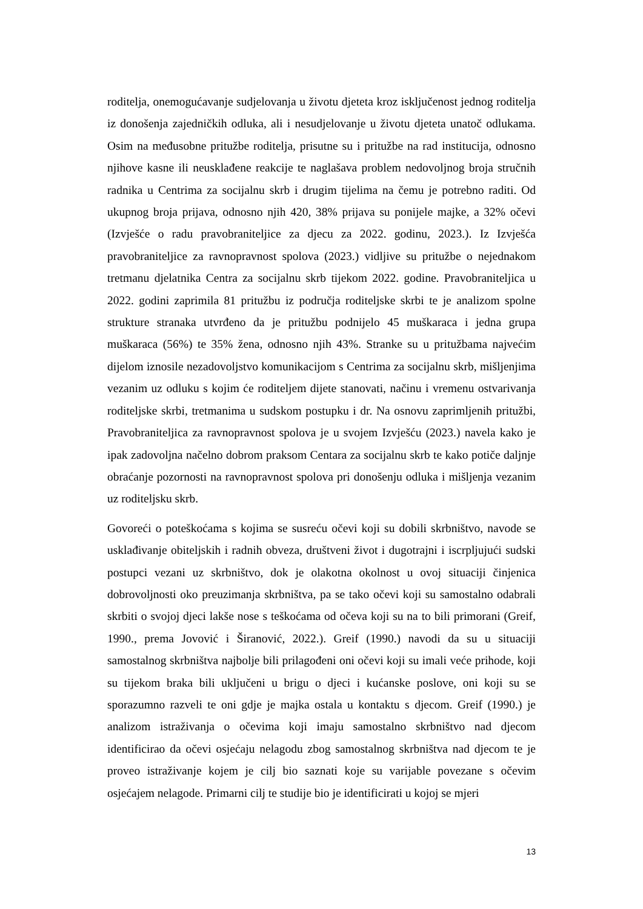roditelja, onemogućavanje sudjelovanja u životu djeteta kroz isključenost jednog roditelja iz donošenja zajedničkih odluka, ali i nesudjelovanje u životu djeteta unatoč odlukama. Osim na međusobne pritužbe roditelja, prisutne su i pritužbe na rad institucija, odnosno njihove kasne ili neusklađene reakcije te naglašava problem nedovoljnog broja stručnih radnika u Centrima za socijalnu skrb i drugim tijelima na čemu je potrebno raditi. Od ukupnog broja prijava, odnosno njih 420, 38% prijava su ponijele majke, a 32% očevi (Izvješće o radu pravobraniteljice za djecu za 2022. godinu, 2023.). Iz Izvješća pravobraniteljice za ravnopravnost spolova (2023.) vidljive su pritužbe o nejednakom tretmanu djelatnika Centra za socijalnu skrb tijekom 2022. godine. Pravobraniteljica u 2022. godini zaprimila 81 pritužbu iz područja roditeljske skrbi te je analizom spolne strukture stranaka utvrđeno da je pritužbu podnijelo 45 muškaraca i jedna grupa muškaraca (56%) te 35% žena, odnosno njih 43%. Stranke su u pritužbama najvećim dijelom iznosile nezadovoljstvo komunikacijom s Centrima za socijalnu skrb, mišljenjima vezanim uz odluku s kojim će roditeljem dijete stanovati, načinu i vremenu ostvarivanja roditeljske skrbi, tretmanima u sudskom postupku i dr. Na osnovu zaprimljenih pritužbi, Pravobraniteljica za ravnopravnost spolova je u svojem Izvješću (2023.) navela kako je ipak zadovoljna načelno dobrom praksom Centara za socijalnu skrb te kako potiče daljnje obraćanje pozornosti na ravnopravnost spolova pri donošenju odluka i mišljenja vezanim uz roditeljsku skrb.
Govoreći o poteškoćama s kojima se susreću očevi koji su dobili skrbništvo, navode se usklađivanje obiteljskih i radnih obveza, društveni život i dugotrajni i iscrpljujući sudski postupci vezani uz skrbništvo, dok je olakotna okolnost u ovoj situaciji činjenica dobrovoljnosti oko preuzimanja skrbništva, pa se tako očevi koji su samostalno odabrali skrbiti o svojoj djeci lakše nose s teškoćama od očeva koji su na to bili primorani (Greif, 1990., prema Jovović i Širanović, 2022.). Greif (1990.) navodi da su u situaciji samostalnog skrbništva najbolje bili prilagođeni oni očevi koji su imali veće prihode, koji su tijekom braka bili uključeni u brigu o djeci i kućanske poslove, oni koji su se sporazumno razveli te oni gdje je majka ostala u kontaktu s djecom. Greif (1990.) je analizom istraživanja o očevima koji imaju samostalno skrbništvo nad djecom identificirao da očevi osjećaju nelagodu zbog samostalnog skrbništva nad djecom te je proveo istraživanje kojem je cilj bio saznati koje su varijable povezane s očevim osjećajem nelagode. Primarni cilj te studije bio je identificirati u kojoj se mjeri
13